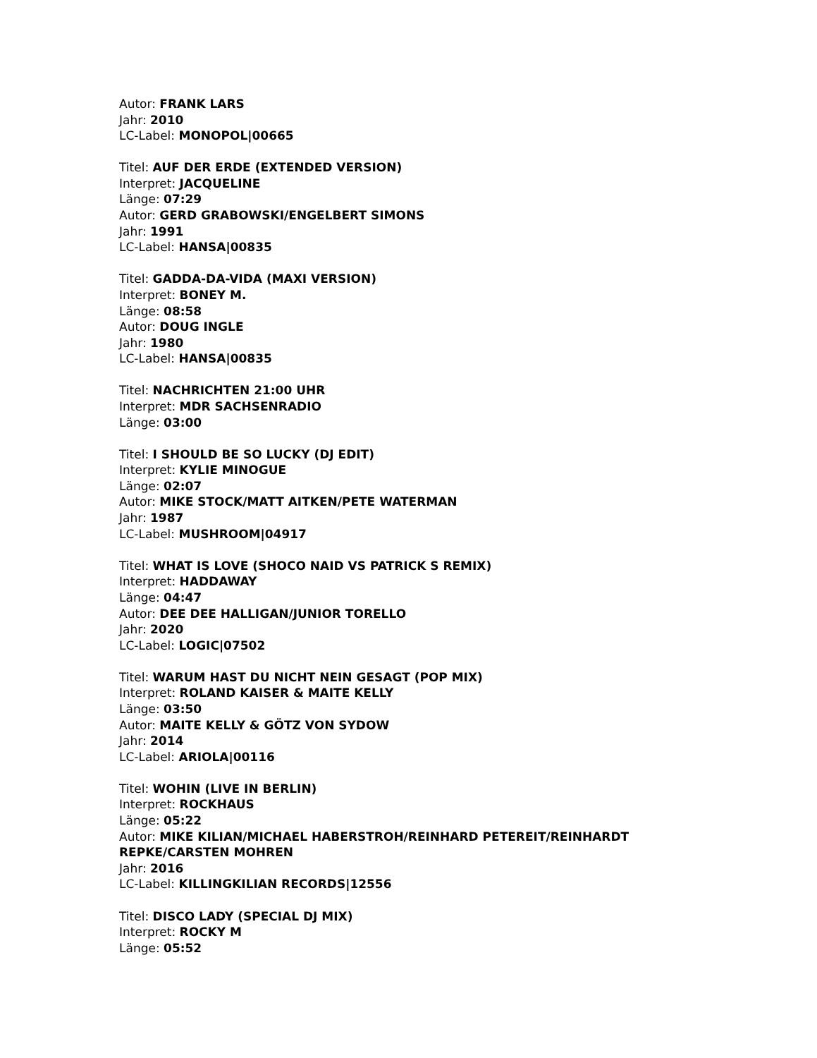Autor: FRANK LARS
Jahr: 2010
LC-Label: MONOPOL|00665
Titel: AUF DER ERDE (EXTENDED VERSION)
Interpret: JACQUELINE
Länge: 07:29
Autor: GERD GRABOWSKI/ENGELBERT SIMONS
Jahr: 1991
LC-Label: HANSA|00835
Titel: GADDA-DA-VIDA (MAXI VERSION)
Interpret: BONEY M.
Länge: 08:58
Autor: DOUG INGLE
Jahr: 1980
LC-Label: HANSA|00835
Titel: NACHRICHTEN 21:00 UHR
Interpret: MDR SACHSENRADIO
Länge: 03:00
Titel: I SHOULD BE SO LUCKY (DJ EDIT)
Interpret: KYLIE MINOGUE
Länge: 02:07
Autor: MIKE STOCK/MATT AITKEN/PETE WATERMAN
Jahr: 1987
LC-Label: MUSHROOM|04917
Titel: WHAT IS LOVE (SHOCO NAID VS PATRICK S REMIX)
Interpret: HADDAWAY
Länge: 04:47
Autor: DEE DEE HALLIGAN/JUNIOR TORELLO
Jahr: 2020
LC-Label: LOGIC|07502
Titel: WARUM HAST DU NICHT NEIN GESAGT (POP MIX)
Interpret: ROLAND KAISER & MAITE KELLY
Länge: 03:50
Autor: MAITE KELLY & GÖTZ VON SYDOW
Jahr: 2014
LC-Label: ARIOLA|00116
Titel: WOHIN (LIVE IN BERLIN)
Interpret: ROCKHAUS
Länge: 05:22
Autor: MIKE KILIAN/MICHAEL HABERSTROH/REINHARD PETEREIT/REINHARDT REPKE/CARSTEN MOHREN
Jahr: 2016
LC-Label: KILLINGKILIAN RECORDS|12556
Titel: DISCO LADY (SPECIAL DJ MIX)
Interpret: ROCKY M
Länge: 05:52